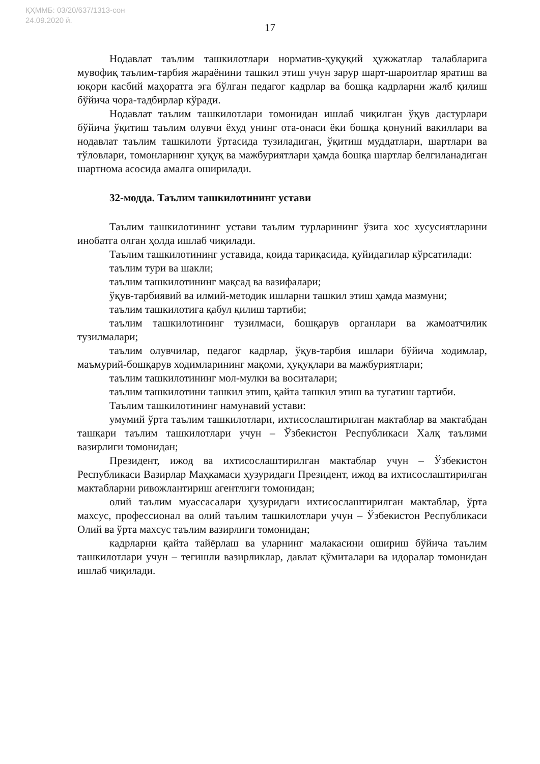ҚҲММБ: 03/20/637/1313-сон
24.09.2020 й.
17
Нодавлат таълим ташкилотлари норматив-ҳуқуқий ҳужжатлар талабларига мувофиқ таълим-тарбия жараёнини ташкил этиш учун зарур шарт-шароитлар яратиш ва юқори касбий маҳоратга эга бўлган педагог кадрлар ва бошқа кадрларни жалб қилиш бўйича чора-тадбирлар кўради.
Нодавлат таълим ташкилотлари томонидан ишлаб чиқилган ўқув дастурлари бўйича ўқитиш таълим олувчи ёхуд унинг ота-онаси ёки бошқа қонуний вакиллари ва нодавлат таълим ташкилоти ўртасида тузиладиган, ўқитиш муддатлари, шартлари ва тўловлари, томонларнинг ҳуқуқ ва мажбуриятлари ҳамда бошқа шартлар белгиланадиган шартнома асосида амалга оширилади.
32-модда. Таълим ташкилотининг устави
Таълим ташкилотининг устави таълим турларининг ўзига хос хусусиятларини инобатга олган ҳолда ишлаб чиқилади.
Таълим ташкилотининг уставида, қоида тариқасида, қуйидагилар кўрсатилади:
таълим тури ва шакли;
таълим ташкилотининг мақсад ва вазифалари;
ўқув-тарбиявий ва илмий-методик ишларни ташкил этиш ҳамда мазмуни;
таълим ташкилотига қабул қилиш тартиби;
таълим ташкилотининг тузилмаси, бошқарув органлари ва жамоатчилик тузилмалари;
таълим олувчилар, педагог кадрлар, ўқув-тарбия ишлари бўйича ходимлар, маъмурий-бошқарув ходимларининг мақоми, ҳуқуқлари ва мажбуриятлари;
таълим ташкилотининг мол-мулки ва воситалари;
таълим ташкилотини ташкил этиш, қайта ташкил этиш ва тугатиш тартиби.
Таълим ташкилотининг намунавий устави:
умумий ўрта таълим ташкилотлари, ихтисослаштирилган мактаблар ва мактабдан ташқари таълим ташкилотлари учун – Ўзбекистон Республикаси Халқ таълими вазирлиги томонидан;
Президент, ижод ва ихтисослаштирилган мактаблар учун – Ўзбекистон Республикаси Вазирлар Маҳкамаси ҳузуридаги Президент, ижод ва ихтисослаштирилган мактабларни ривожлантириш агентлиги томонидан;
олий таълим муассасалари ҳузуридаги ихтисослаштирилган мактаблар, ўрта махсус, профессионал ва олий таълим ташкилотлари учун – Ўзбекистон Республикаси Олий ва ўрта махсус таълим вазирлиги томонидан;
кадрларни қайта тайёрлаш ва уларнинг малакасини ошириш бўйича таълим ташкилотлари учун – тегишли вазирликлар, давлат қўмиталари ва идоралар томонидан ишлаб чиқилади.